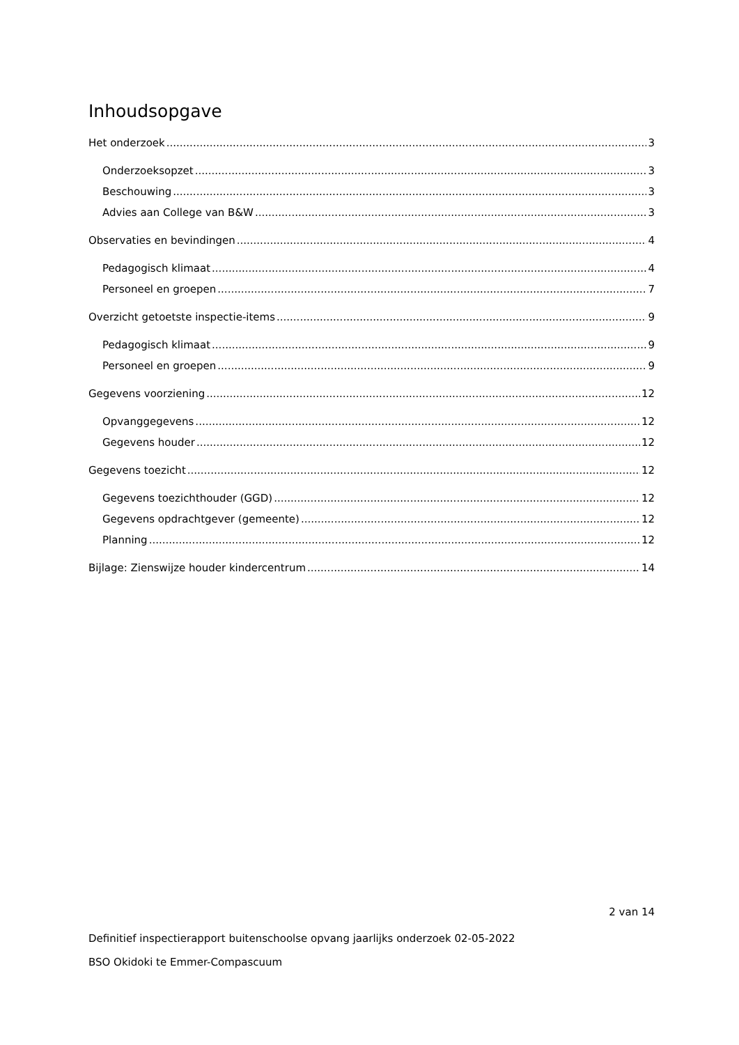Inhoudsopgave
Het onderzoek 3
Onderzoeksopzet 3
Beschouwing 3
Advies aan College van B&W 3
Observaties en bevindingen 4
Pedagogisch klimaat 4
Personeel en groepen 7
Overzicht getoetste inspectie-items 9
Pedagogisch klimaat 9
Personeel en groepen 9
Gegevens voorziening 12
Opvanggegevens 12
Gegevens houder 12
Gegevens toezicht 12
Gegevens toezichthouder (GGD) 12
Gegevens opdrachtgever (gemeente) 12
Planning 12
Bijlage: Zienswijze houder kindercentrum 14
2 van 14
Definitief inspectierapport buitenschoolse opvang jaarlijks onderzoek 02-05-2022
BSO Okidoki te Emmer-Compascuum